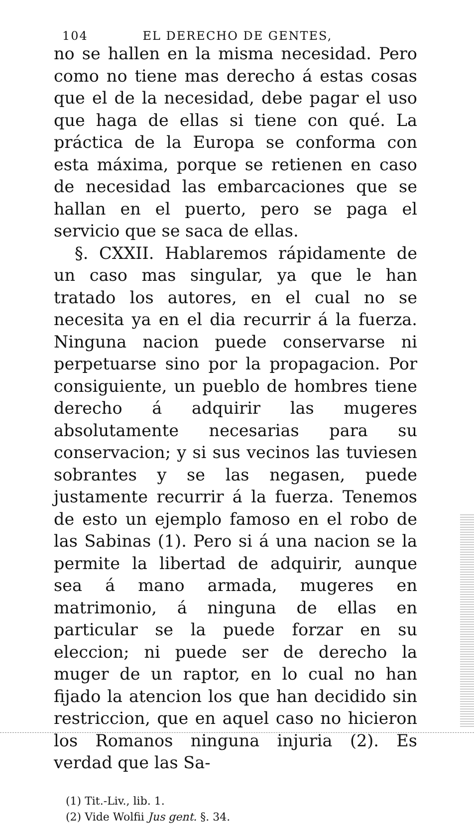104 EL DERECHO DE GENTES,
no se hallen en la misma necesidad. Pero como no tiene mas derecho á estas cosas que el de la necesidad, debe pagar el uso que haga de ellas si tiene con qué. La práctica de la Europa se conforma con esta máxima, porque se retienen en caso de necesidad las embarcaciones que se hallan en el puerto, pero se paga el servicio que se saca de ellas.
§. CXXII. Hablaremos rápidamente de un caso mas singular, ya que le han tratado los autores, en el cual no se necesita ya en el dia recurrir á la fuerza. Ninguna nacion puede conservarse ni perpetuarse sino por la propagacion. Por consiguiente, un pueblo de hombres tiene derecho á adquirir las mugeres absolutamente necesarias para su conservacion; y si sus vecinos las tuviesen sobrantes y se las negasen, puede justamente recurrir á la fuerza. Tenemos de esto un ejemplo famoso en el robo de las Sabinas (1). Pero si á una nacion se la permite la libertad de adquirir, aunque sea á mano armada, mugeres en matrimonio, á ninguna de ellas en particular se la puede forzar en su eleccion; ni puede ser de derecho la muger de un raptor, en lo cual no han fijado la atencion los que han decidido sin restriccion, que en aquel caso no hicieron los Romanos ninguna injuria (2). Es verdad que las Sa-
(1) Tit.-Liv., lib. 1.
(2) Vide Wolfii Jus gent. §. 34.